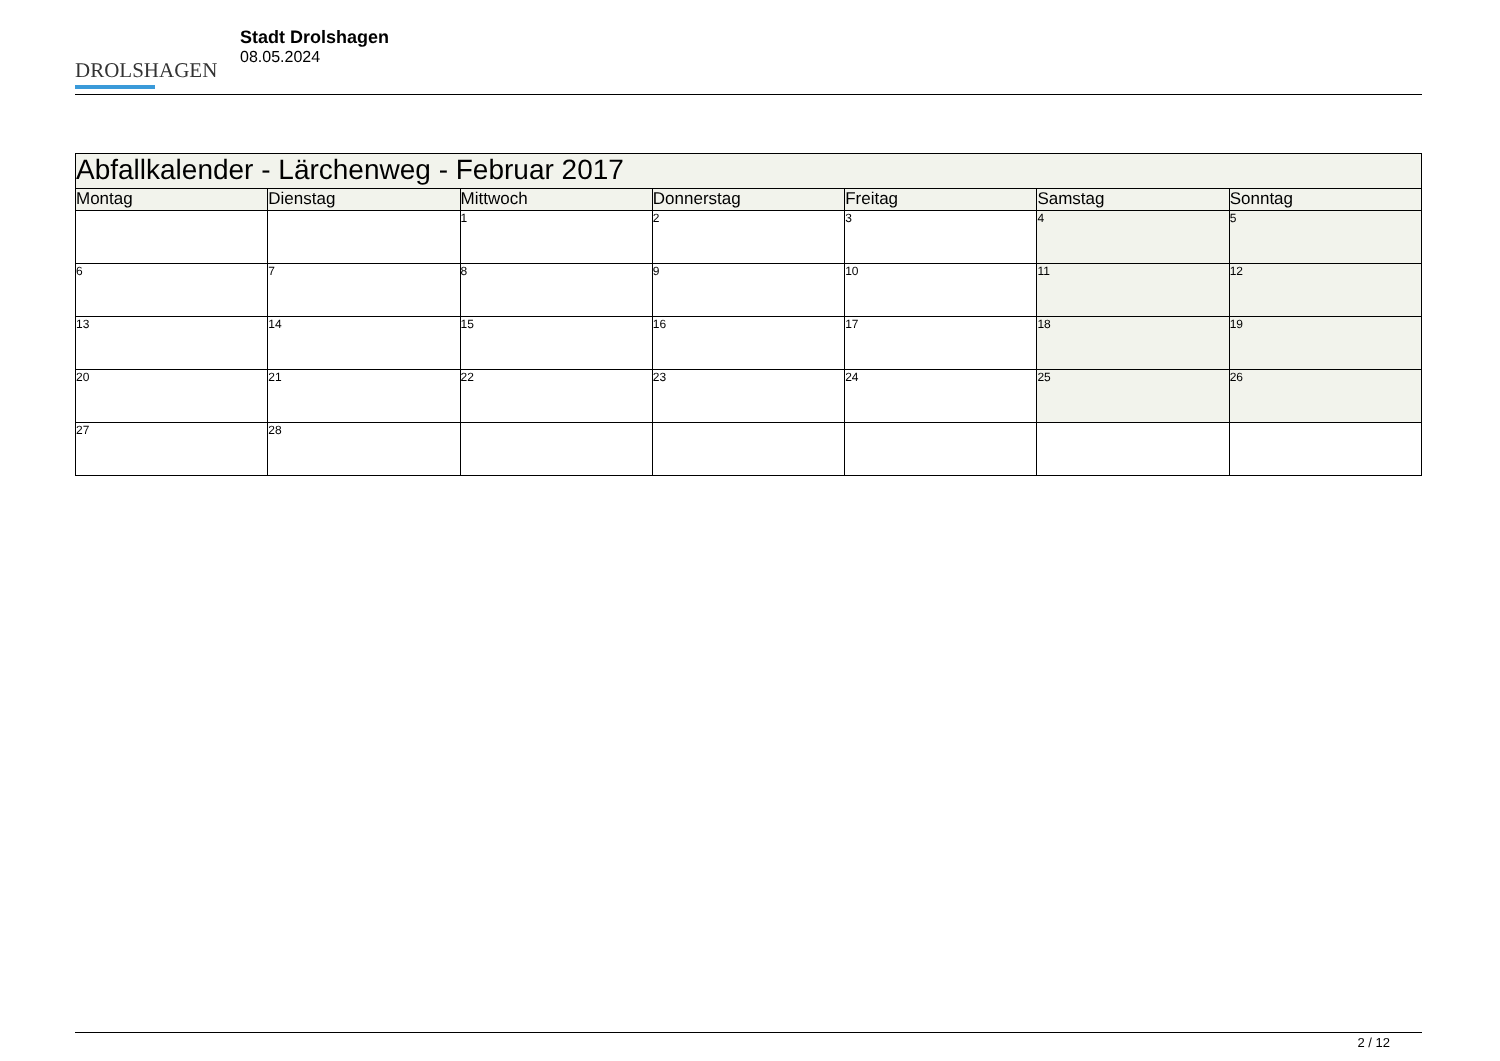DROLSHAGEN
Stadt Drolshagen
08.05.2024
| Abfallkalender - Lärchenweg - Februar 2017 | | | | | | |
| --- | --- | --- | --- | --- | --- | --- |
| Montag | Dienstag | Mittwoch | Donnerstag | Freitag | Samstag | Sonntag |
| | | 1 | 2 | 3 | 4 | 5 |
| 6 | 7 | 8 | 9 | 10 | 11 | 12 |
| 13 | 14 | 15 | 16 | 17 | 18 | 19 |
| 20 | 21 | 22 | 23 | 24 | 25 | 26 |
| 27 | 28 | | | | | |
2 / 12